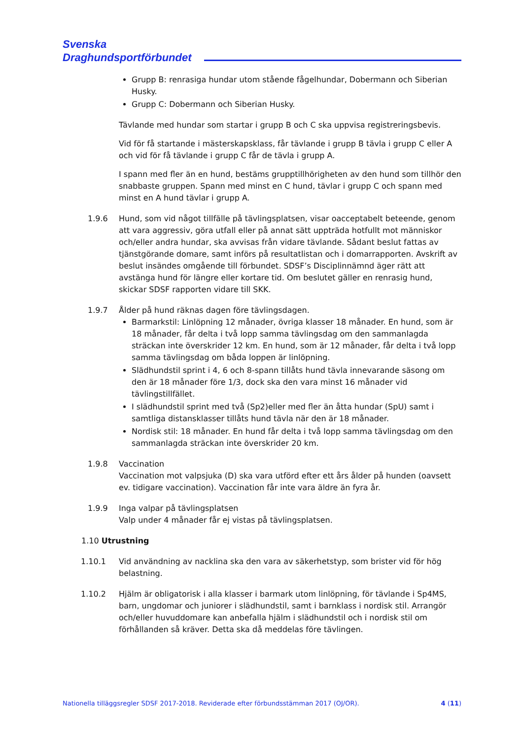Svenska
Draghundsportförbundet
Grupp B: renrasiga hundar utom stående fågelhundar, Dobermann och Siberian Husky.
Grupp C: Dobermann och Siberian Husky.
Tävlande med hundar som startar i grupp B och C ska uppvisa registreringsbevis.
Vid för få startande i mästerskapsklass, får tävlande i grupp B tävla i grupp C eller A och vid för få tävlande i grupp C får de tävla i grupp A.
I spann med fler än en hund, bestäms grupptillhörigheten av den hund som tillhör den snabbaste gruppen. Spann med minst en C hund, tävlar i grupp C och spann med minst en A hund tävlar i grupp A.
1.9.6 Hund, som vid något tillfälle på tävlingsplatsen, visar oacceptabelt beteende, genom att vara aggressiv, göra utfall eller på annat sätt uppträda hotfullt mot människor och/eller andra hundar, ska avvisas från vidare tävlande. Sådant beslut fattas av tjänstgörande domare, samt införs på resultatlistan och i domarrapporten. Avskrift av beslut insändes omgående till förbundet. SDSF’s Disciplinnämnd äger rätt att avstänga hund för längre eller kortare tid. Om beslutet gäller en renrasig hund, skickar SDSF rapporten vidare till SKK.
1.9.7 Ålder på hund räknas dagen före tävlingsdagen.
Barmarkstil: Linlöpning 12 månader, övriga klasser 18 månader. En hund, som är 18 månader, får delta i två lopp samma tävlingsdag om den sammanlagda sträckan inte överskrider 12 km. En hund, som är 12 månader, får delta i två lopp samma tävlingsdag om båda loppen är linlöpning.
Slädhundstil sprint i 4, 6 och 8-spann tillåts hund tävla innevarande säsong om den är 18 månader före 1/3, dock ska den vara minst 16 månader vid tävlingstillfället.
I slädhundstil sprint med två (Sp2)eller med fler än åtta hundar (SpU) samt i samtliga distansklasser tillåts hund tävla när den är 18 månader.
Nordisk stil: 18 månader. En hund får delta i två lopp samma tävlingsdag om den sammanlagda sträckan inte överskrider 20 km.
1.9.8 Vaccination
Vaccination mot valpsjuka (D) ska vara utförd efter ett års ålder på hunden (oavsett ev. tidigare vaccination). Vaccination får inte vara äldre än fyra år.
1.9.9 Inga valpar på tävlingsplatsen
Valp under 4 månader får ej vistas på tävlingsplatsen.
1.10 Utrustning
1.10.1 Vid användning av nacklina ska den vara av säkerhetstyp, som brister vid för hög belastning.
1.10.2 Hjälm är obligatorisk i alla klasser i barmark utom linlöpning, för tävlande i Sp4MS, barn, ungdomar och juniorer i slädhundstil, samt i barnklass i nordisk stil. Arrangör och/eller huvuddomare kan anbefalla hjälm i slädhundstil och i nordisk stil om förhållanden så kräver. Detta ska då meddelas före tävlingen.
Nationella tilläggsregler SDSF 2017-2018. Reviderade efter förbundsstämman 2017 (OJ/OR). 4 (11)